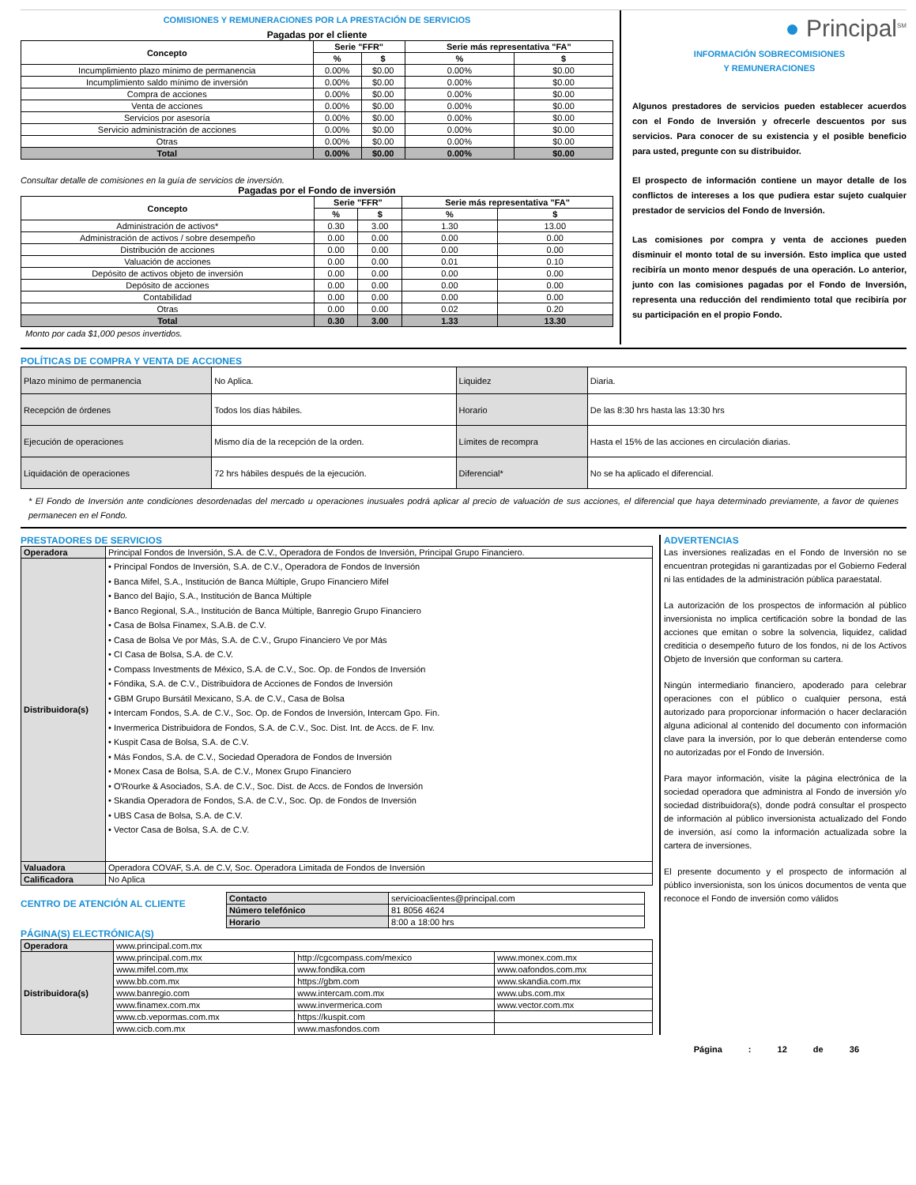COMISIONES Y REMUNERACIONES POR LA PRESTACIÓN DE SERVICIOS
Pagadas por el cliente
| Concepto | Serie "FFR" | | Serie más representativa "FA" | |
| --- | --- | --- | --- | --- |
| | % | $ | % | $ |
| Incumplimiento plazo mínimo de permanencia | 0.00% | $0.00 | 0.00% | $0.00 |
| Incumplimiento saldo mínimo de inversión | 0.00% | $0.00 | 0.00% | $0.00 |
| Compra de acciones | 0.00% | $0.00 | 0.00% | $0.00 |
| Venta de acciones | 0.00% | $0.00 | 0.00% | $0.00 |
| Servicios por asesoría | 0.00% | $0.00 | 0.00% | $0.00 |
| Servicio administración de acciones | 0.00% | $0.00 | 0.00% | $0.00 |
| Otras | 0.00% | $0.00 | 0.00% | $0.00 |
| Total | 0.00% | $0.00 | 0.00% | $0.00 |
Consultar detalle de comisiones en la guía de servicios de inversión.
Pagadas por el Fondo de inversión
| Concepto | Serie "FFR" | | Serie más representativa "FA" | |
| --- | --- | --- | --- | --- |
| | % | $ | % | $ |
| Administración de activos* | 0.30 | 3.00 | 1.30 | 13.00 |
| Administración de activos / sobre desempeño | 0.00 | 0.00 | 0.00 | 0.00 |
| Distribución de acciones | 0.00 | 0.00 | 0.00 | 0.00 |
| Valuación de acciones | 0.00 | 0.00 | 0.01 | 0.10 |
| Depósito de activos objeto de inversión | 0.00 | 0.00 | 0.00 | 0.00 |
| Depósito de acciones | 0.00 | 0.00 | 0.00 | 0.00 |
| Contabilidad | 0.00 | 0.00 | 0.00 | 0.00 |
| Otras | 0.00 | 0.00 | 0.02 | 0.20 |
| Total | 0.30 | 3.00 | 1.33 | 13.30 |
Monto por cada $1,000 pesos invertidos.
● Principal<sup>SM</sup>
INFORMACIÓN SOBRECOMISIONES
Y REMUNERACIONES
Algunos prestadores de servicios pueden establecer acuerdos con el Fondo de Inversión y ofrecerle descuentos por sus servicios. Para conocer de su existencia y el posible beneficio para usted, pregunte con su distribuidor.
El prospecto de información contiene un mayor detalle de los conflictos de intereses a los que pudiera estar sujeto cualquier prestador de servicios del Fondo de Inversión.
Las comisiones por compra y venta de acciones pueden disminuir el monto total de su inversión. Esto implica que usted recibiría un monto menor después de una operación. Lo anterior, junto con las comisiones pagadas por el Fondo de Inversión, representa una reducción del rendimiento total que recibiría por su participación en el propio Fondo.
POLÍTICAS DE COMPRA Y VENTA DE ACCIONES
| Plazo mínimo de permanencia | No Aplica. | Liquidez | Diaria. |
| Recepción de órdenes | Todos los días hábiles. | Horario | De las 8:30 hrs hasta las 13:30 hrs |
| Ejecución de operaciones | Mismo día de la recepción de la orden. | Límites de recompra | Hasta el 15% de las acciones en circulación diarias. |
| Liquidación de operaciones | 72 hrs hábiles después de la ejecución. | Diferencial* | No se ha aplicado el diferencial. |
* El Fondo de Inversión ante condiciones desordenadas del mercado u operaciones inusuales podrá aplicar al precio de valuación de sus acciones, el diferencial que haya determinado previamente, a favor de quienes permanecen en el Fondo.
PRESTADORES DE SERVICIOS
| Operadora | Principal Fondos de Inversión, S.A. de C.V., Operadora de Fondos de Inversión, Principal Grupo Financiero. |
| Distribuidora(s) | • Principal Fondos de Inversión, S.A. de C.V., Operadora de Fondos de Inversión • Banca Mifel, S.A., Institución de Banca Múltiple, Grupo Financiero Mifel • Banco del Bajío, S.A., Institución de Banca Múltiple • Banco Regional, S.A., Institución de Banca Múltiple, Banregio Grupo Financiero • Casa de Bolsa Finamex, S.A.B. de C.V. • Casa de Bolsa Ve por Más, S.A. de C.V., Grupo Financiero Ve por Más • CI Casa de Bolsa, S.A. de C.V. • Compass Investments de México, S.A. de C.V., Soc. Op. de Fondos de Inversión • Fóndika, S.A. de C.V., Distribuidora de Acciones de Fondos de Inversión • GBM Grupo Bursátil Mexicano, S.A. de C.V., Casa de Bolsa • Intercam Fondos, S.A. de C.V., Soc. Op. de Fondos de Inversión, Intercam Gpo. Fin. • Invermerica Distribuidora de Fondos, S.A. de C.V., Soc. Dist. Int. de Accs. de F. Inv. • Kuspit Casa de Bolsa, S.A. de C.V. • Más Fondos, S.A. de C.V., Sociedad Operadora de Fondos de Inversión • Monex Casa de Bolsa, S.A. de C.V., Monex Grupo Financiero • O'Rourke & Asociados, S.A. de C.V., Soc. Dist. de Accs. de Fondos de Inversión • Skandia Operadora de Fondos, S.A. de C.V., Soc. Op. de Fondos de Inversión • UBS Casa de Bolsa, S.A. de C.V. • Vector Casa de Bolsa, S.A. de C.V. |
| Valuadora | Operadora COVAF, S.A. de C.V, Soc. Operadora Limitada de Fondos de Inversión |
| Calificadora | No Aplica |
CENTRO DE ATENCIÓN AL CLIENTE
| Contacto | servicioaclientes@principal.com |
| Número telefónico | 81 8056 4624 |
| Horario | 8:00 a 18:00 hrs |
PÁGINA(S) ELECTRÓNICA(S)
| Operadora | www.principal.com.mx | | |
| Distribuidora(s) | www.principal.com.mx | http://cgcompass.com/mexico | www.monex.com.mx |
| | www.mifel.com.mx | www.fondika.com | www.oafondos.com.mx |
| | www.bb.com.mx | https://gbm.com | www.skandia.com.mx |
| | www.banregio.com | www.intercam.com.mx | www.ubs.com.mx |
| | www.finamex.com.mx | www.invermerica.com | www.vector.com.mx |
| | www.cb.vepormas.com.mx | https://kuspit.com | |
| | www.cicb.com.mx | www.masfondos.com | |
ADVERTENCIAS
Las inversiones realizadas en el Fondo de Inversión no se encuentran protegidas ni garantizadas por el Gobierno Federal ni las entidades de la administración pública paraestatal.
La autorización de los prospectos de información al público inversionista no implica certificación sobre la bondad de las acciones que emitan o sobre la solvencia, liquidez, calidad crediticia o desempeño futuro de los fondos, ni de los Activos Objeto de Inversión que conforman su cartera.
Ningún intermediario financiero, apoderado para celebrar operaciones con el público o cualquier persona, está autorizado para proporcionar información o hacer declaración alguna adicional al contenido del documento con información clave para la inversión, por lo que deberán entenderse como no autorizadas por el Fondo de Inversión.
Para mayor información, visite la página electrónica de la sociedad operadora que administra al Fondo de inversión y/o sociedad distribuidora(s), donde podrá consultar el prospecto de información al público inversionista actualizado del Fondo de inversión, así como la información actualizada sobre la cartera de inversiones.
El presente documento y el prospecto de información al público inversionista, son los únicos documentos de venta que reconoce el Fondo de inversión como válidos
Página : 12 de 36